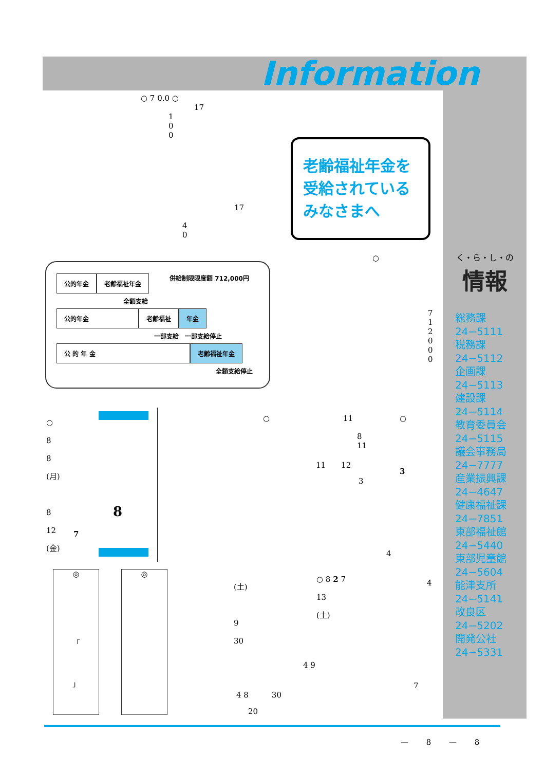Information
○ 7 0.0 ○
17
1 0 0
老齢福祉年金を受給されているみなさまへ
17
4 0
公的年金 老齢福祉年金 併給制限限度額 712,000円
全額支給
公的年金 老齢福祉 年金
一部支給　一部支給停止
公 的 年 金 老齢福祉年金
全額支給停止
○
7 1 2 0 0 0
○
8
8
(月)
8
12
(金)
8
7
○ 11 ○
8
11
11　　12
3
3
4
(土)
9
30
○ 8 2 7
13
(土)
4
4 9
7
4 8　　　30
20
◎
「
」
◎
く・ら・し・の
情報
総務課
24−5111
税務課
24−5112
企画課
24−5113
建設課
24−5114
教育委員会
24−5115
議会事務局
24−7777
産業振興課
24−4647
健康福祉課
24−7851
東部福祉館
24−5440
東部児童館
24−5604
能津支所
24−5141
改良区
24−5202
開発公社
24−5331
— 8 — 8